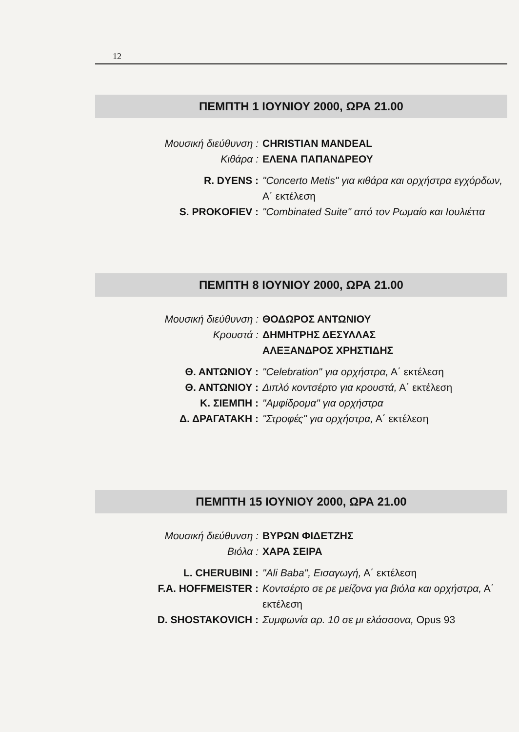12
ΠΕΜΠΤΗ 1 ΙΟΥΝΙΟΥ 2000, ΩΡΑ 21.00
Μουσική διεύθυνση :
CHRISTIAN MANDEAL
Κιθάρα :
ΕΛΕΝΑ ΠΑΠΑΝΔΡΕΟΥ
R. DYENS :
"Concerto Metis" για κιθάρα και ορχήστρα εγχόρδων, Α΄ εκτέλεση
S. PROKOFIEV :
"Combinated Suite" από τον Ρωμαίο και Ιουλιέττα
ΠΕΜΠΤΗ 8 ΙΟΥΝΙΟΥ 2000, ΩΡΑ 21.00
Μουσική διεύθυνση :
ΘΟΔΩΡΟΣ ΑΝΤΩΝΙΟΥ
Κρουστά :
ΔΗΜΗΤΡΗΣ ΔΕΣΥΛΛΑΣ
ΑΛΕΞΑΝΔΡΟΣ ΧΡΗΣΤΙΔΗΣ
Θ. ΑΝΤΩΝΙΟΥ :
"Celebration" για ορχήστρα, Α΄ εκτέλεση
Θ. ΑΝΤΩΝΙΟΥ :
Διπλό κοντσέρτο για κρουστά, Α΄ εκτέλεση
Κ. ΣΙΕΜΠΗ :
"Αμφίδρομα" για ορχήστρα
Δ. ΔΡΑΓΑΤΑΚΗ :
"Στροφές" για ορχήστρα, Α΄ εκτέλεση
ΠΕΜΠΤΗ 15 ΙΟΥΝΙΟΥ 2000, ΩΡΑ 21.00
Μουσική διεύθυνση :
ΒΥΡΩΝ ΦΙΔΕΤΖΗΣ
Βιόλα :
ΧΑΡΑ ΣΕΙΡΑ
L. CHERUBINI :
"Ali Baba", Εισαγωγή, Α΄ εκτέλεση
F.A. HOFFMEISTER :
Κοντσέρτο σε ρε μείζονα για βιόλα και ορχήστρα, Α΄ εκτέλεση
D. SHOSTAKOVICH :
Συμφωνία αρ. 10 σε μι ελάσσονα, Opus 93